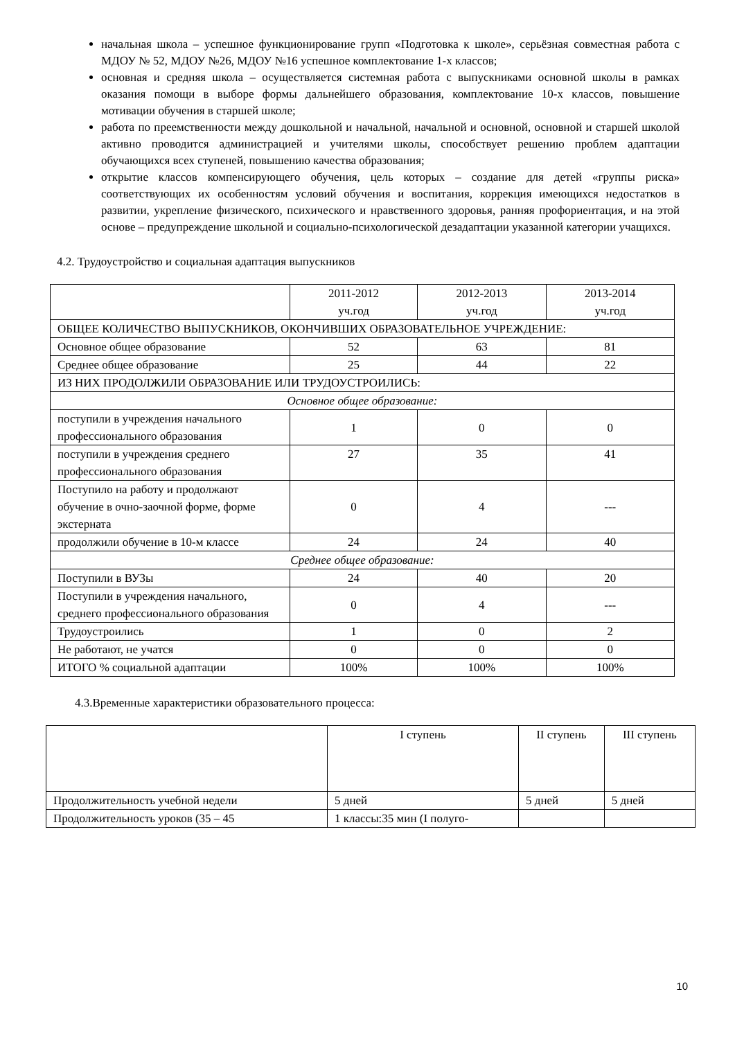начальная школа – успешное функционирование групп «Подготовка к школе», серьёзная совместная работа с МДОУ № 52, МДОУ №26, МДОУ №16 успешное комплектование 1-х классов;
основная и средняя школа – осуществляется системная работа с выпускниками основной школы в рамках оказания помощи в выборе формы дальнейшего образования, комплектование 10-х классов, повышение мотивации обучения в старшей школе;
работа по преемственности между дошкольной и начальной, начальной и основной, основной и старшей школой активно проводится администрацией и учителями школы, способствует решению проблем адаптации обучающихся всех ступеней, повышению качества образования;
открытие классов компенсирующего обучения, цель которых – создание для детей «группы риска» соответствующих их особенностям условий обучения и воспитания, коррекция имеющихся недостатков в развитии, укрепление физического, психического и нравственного здоровья, ранняя профориентация, и на этой основе – предупреждение школьной и социально-психологической дезадаптации указанной категории учащихся.
4.2. Трудоустройство и социальная адаптация выпускников
| | 2011-2012 уч.год | 2012-2013 уч.год | 2013-2014 уч.год |
| ОБЩЕЕ КОЛИЧЕСТВО ВЫПУСКНИКОВ, ОКОНЧИВШИХ ОБРАЗОВАТЕЛЬНОЕ УЧРЕЖДЕНИЕ: | | | |
| Основное общее образование | 52 | 63 | 81 |
| Среднее общее образование | 25 | 44 | 22 |
| ИЗ НИХ ПРОДОЛЖИЛИ ОБРАЗОВАНИЕ ИЛИ ТРУДОУСТРОИЛИСЬ: | | | |
| Основное общее образование: | | | |
| поступили в учреждения начального профессионального образования | 1 | 0 | 0 |
| поступили в учреждения среднего профессионального образования | 27 | 35 | 41 |
| Поступило на работу и продолжают обучение в очно-заочной форме, форме экстерната | 0 | 4 | --- |
| продолжили обучение в 10-м классе | 24 | 24 | 40 |
| Среднее общее образование: | | | |
| Поступили в ВУЗы | 24 | 40 | 20 |
| Поступили в учреждения начального, среднего профессионального образования | 0 | 4 | --- |
| Трудоустроились | 1 | 0 | 2 |
| Не работают, не учатся | 0 | 0 | 0 |
| ИТОГО % социальной адаптации | 100% | 100% | 100% |
4.3.Временные характеристики образовательного процесса:
| | I ступень | II ступень | III ступень |
| Продолжительность учебной недели | 5 дней | 5 дней | 5 дней |
| Продолжительность уроков (35 – 45 | 1 классы:35 мин (I полуго- | | |
10